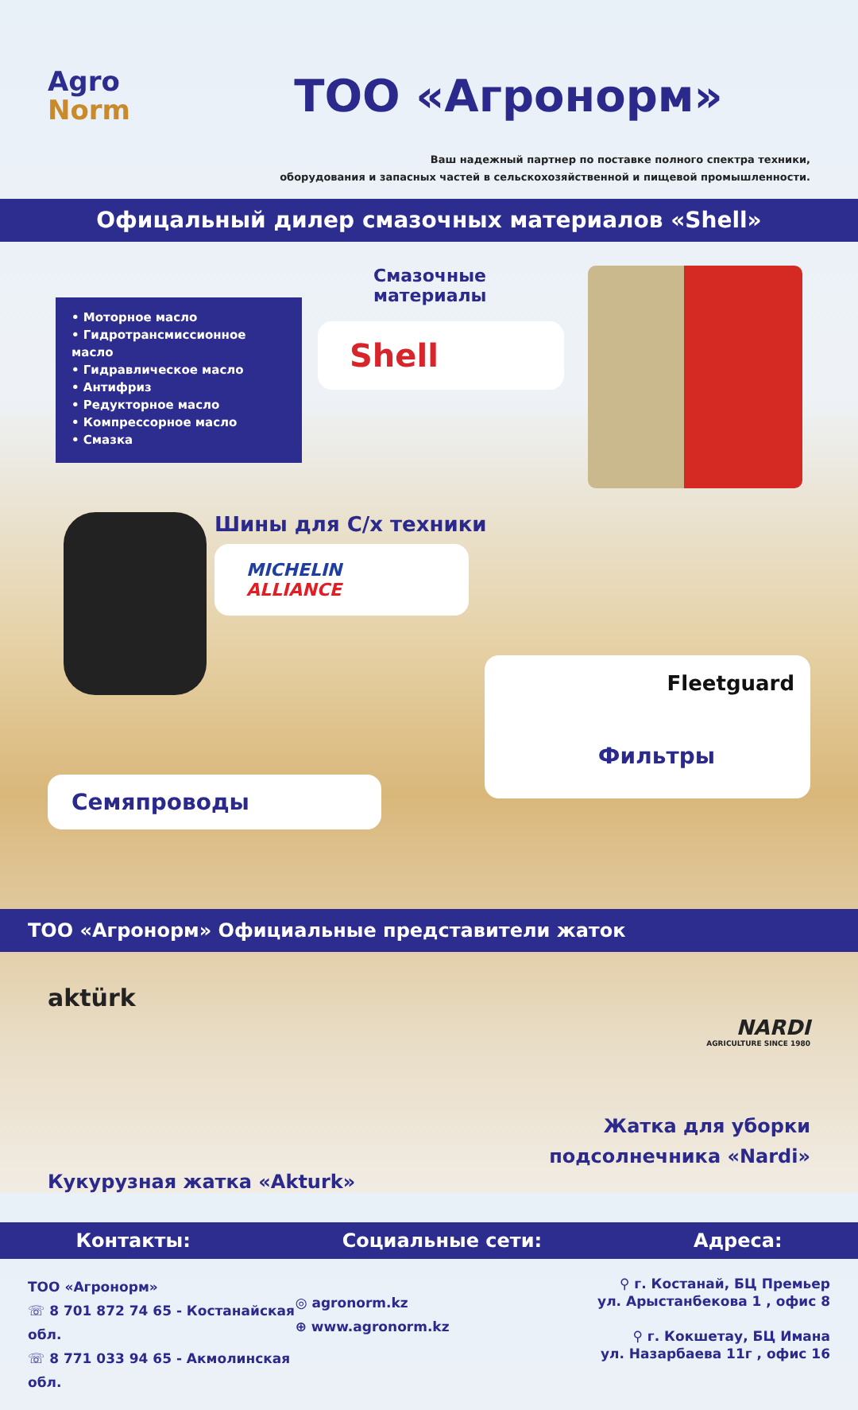Agro
Norm
ТОО «Агронорм»
Ваш надежный партнер по поставке полного спектра техники,
оборудования и запасных частей в сельскохозяйственной и пищевой промышленности.
Офицальный дилер смазочных материалов «Shell»
• Моторное масло
• Гидротрансмиссионное масло
• Гидравлическое масло
• Антифриз
• Редукторное масло
• Компрессорное масло
• Смазка
Смазочные
материалы
Shell
Шины для С/х техники
MICHELIN
ALLIANCE
Семяпроводы
Fleetguard
Фильтры
ТОО «Агронорм» Официальные представители жаток
aktürk
Кукурузная жатка «Akturk»
NARDI
AGRICULTURE SINCE 1980
Жатка для уборки
подсолнечника «Nardi»
Контакты: Социальные сети: Адреса:
ТОО «Агронорм»
☏ 8 701 872 74 65 - Костанайская обл.
☏ 8 771 033 94 65 - Акмолинская обл.
◎ agronorm.kz
⊕ www.agronorm.kz
⚲ г. Костанай, БЦ Премьер
ул. Арыстанбекова 1 , офис 8
⚲ г. Кокшетау, БЦ Имана
ул. Назарбаева 11г , офис 16